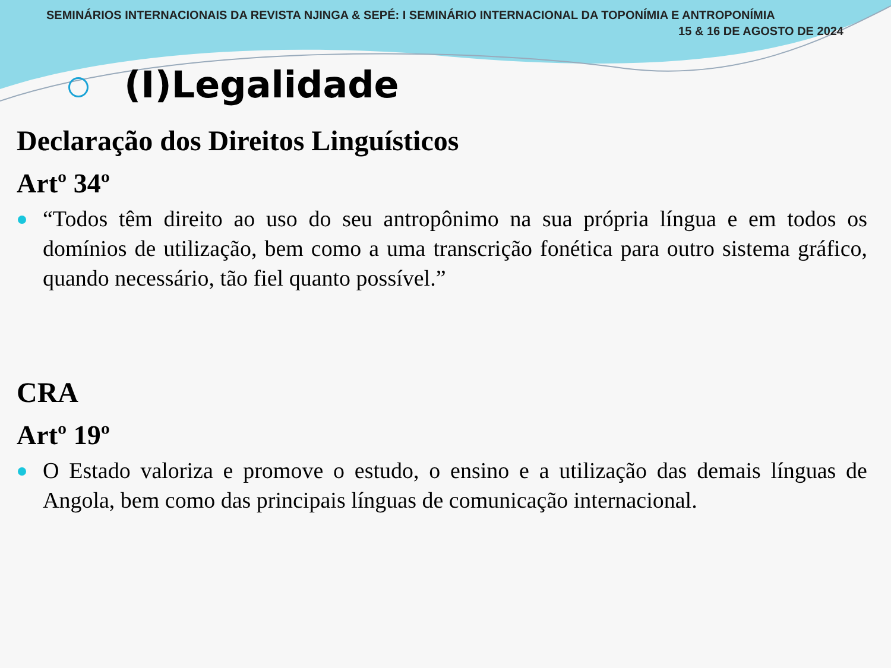SEMINÁRIOS INTERNACIONAIS DA REVISTA NJINGA & SEPÉ: I SEMINÁRIO INTERNACIONAL DA TOPONÍMIA E ANTROPONÍMIA
15 & 16 DE AGOSTO DE 2024
(I)Legalidade
Declaração dos Direitos Linguísticos
Artº 34º
“Todos têm direito ao uso do seu antropônimo na sua própria língua e em todos os domínios de utilização, bem como a uma transcrição fonética para outro sistema gráfico, quando necessário, tão fiel quanto possível.”
CRA
Artº 19º
O Estado valoriza e promove o estudo, o ensino e a utilização das demais línguas de Angola, bem como das principais línguas de comunicação internacional.